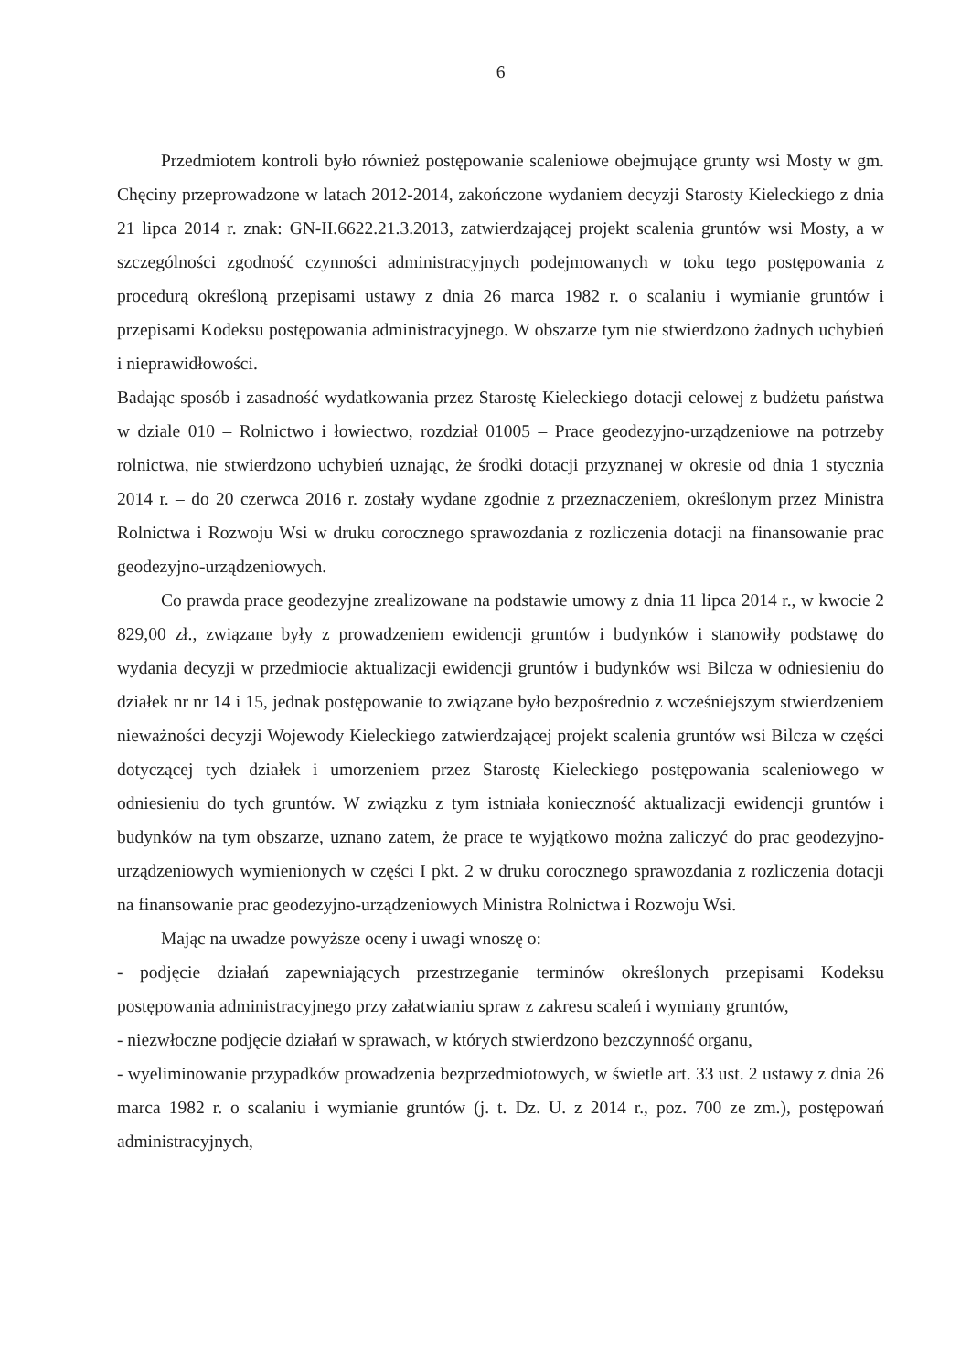6
Przedmiotem kontroli było również postępowanie scaleniowe obejmujące grunty wsi Mosty w gm. Chęciny przeprowadzone w latach 2012-2014, zakończone wydaniem decyzji Starosty Kieleckiego z dnia 21 lipca 2014 r. znak: GN-II.6622.21.3.2013, zatwierdzającej projekt scalenia gruntów wsi Mosty, a w szczególności zgodność czynności administracyjnych podejmowanych w toku tego postępowania z procedurą określoną przepisami ustawy z dnia 26 marca 1982 r. o scalaniu i wymianie gruntów i przepisami Kodeksu postępowania administracyjnego. W obszarze tym nie stwierdzono żadnych uchybień i nieprawidłowości.
Badając sposób i zasadność wydatkowania przez Starostę Kieleckiego dotacji celowej z budżetu państwa w dziale 010 – Rolnictwo i łowiectwo, rozdział 01005 – Prace geodezyjno-urządzeniowe na potrzeby rolnictwa, nie stwierdzono uchybień uznając, że środki dotacji przyznanej w okresie od dnia 1 stycznia 2014 r. – do 20 czerwca 2016 r. zostały wydane zgodnie z przeznaczeniem, określonym przez Ministra Rolnictwa i Rozwoju Wsi w druku corocznego sprawozdania z rozliczenia dotacji na finansowanie prac geodezyjno-urządzeniowych.
Co prawda prace geodezyjne zrealizowane na podstawie umowy z dnia 11 lipca 2014 r., w kwocie 2 829,00 zł., związane były z prowadzeniem ewidencji gruntów i budynków i stanowiły podstawę do wydania decyzji w przedmiocie aktualizacji ewidencji gruntów i budynków wsi Bilcza w odniesieniu do działek nr nr 14 i 15, jednak postępowanie to związane było bezpośrednio z wcześniejszym stwierdzeniem nieważności decyzji Wojewody Kieleckiego zatwierdzającej projekt scalenia gruntów wsi Bilcza w części dotyczącej tych działek i umorzeniem przez Starostę Kieleckiego postępowania scaleniowego w odniesieniu do tych gruntów. W związku z tym istniała konieczność aktualizacji ewidencji gruntów i budynków na tym obszarze, uznano zatem, że prace te wyjątkowo można zaliczyć do prac geodezyjno-urządzeniowych wymienionych w części I pkt. 2 w druku corocznego sprawozdania z rozliczenia dotacji na finansowanie prac geodezyjno-urządzeniowych Ministra Rolnictwa i Rozwoju Wsi.
Mając na uwadze powyższe oceny i uwagi wnoszę o:
- podjęcie działań zapewniających przestrzeganie terminów określonych przepisami Kodeksu postępowania administracyjnego przy załatwianiu spraw z zakresu scaleń i wymiany gruntów,
- niezwłoczne podjęcie działań w sprawach, w których stwierdzono bezczynność organu,
- wyeliminowanie przypadków prowadzenia bezprzedmiotowych, w świetle art. 33 ust. 2 ustawy z dnia 26 marca 1982 r. o scalaniu i wymianie gruntów (j. t. Dz. U. z 2014 r., poz. 700 ze zm.), postępowań administracyjnych,